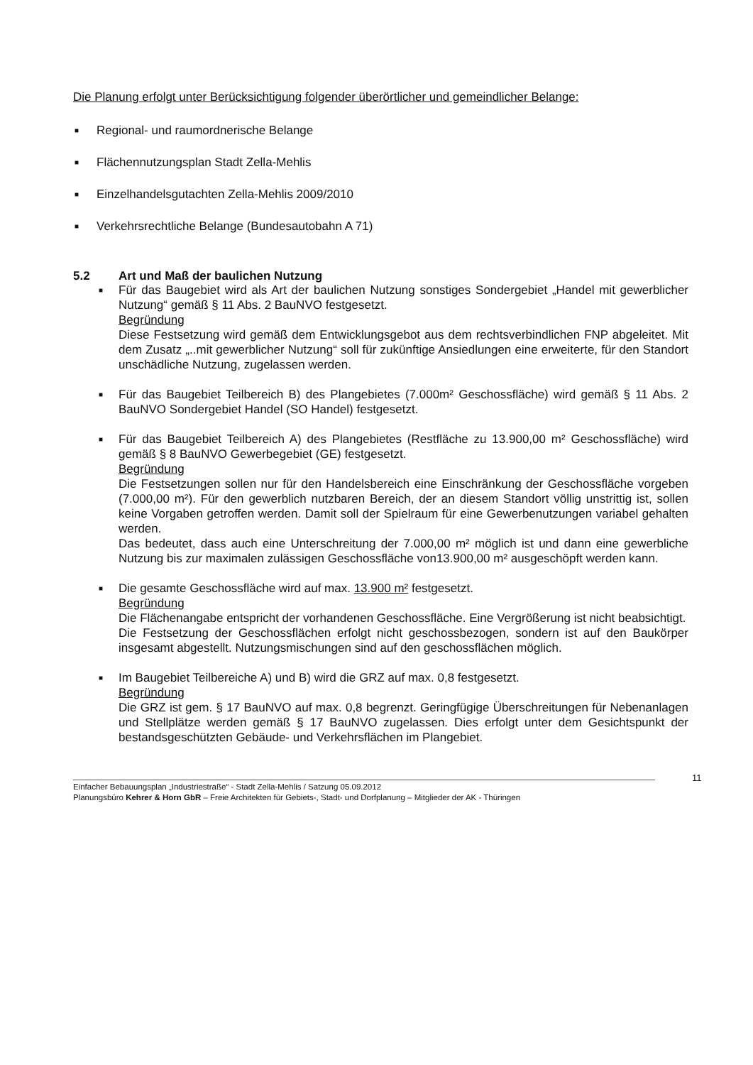Die Planung erfolgt unter Berücksichtigung folgender überörtlicher und gemeindlicher Belange:
■ Regional- und raumordnerische Belange
■ Flächennutzungsplan Stadt Zella-Mehlis
■ Einzelhandelsgutachten Zella-Mehlis 2009/2010
■ Verkehrsrechtliche Belange (Bundesautobahn A 71)
5.2 Art und Maß der baulichen Nutzung
■ Für das Baugebiet wird als Art der baulichen Nutzung sonstiges Sondergebiet „Handel mit gewerblicher Nutzung“ gemäß § 11 Abs. 2 BauNVO festgesetzt.
Begründung
Diese Festsetzung wird gemäß dem Entwicklungsgebot aus dem rechtsverbindlichen FNP abgeleitet. Mit dem Zusatz „..mit gewerblicher Nutzung“ soll für zukünftige Ansiedlungen eine erweiterte, für den Standort unschädliche Nutzung, zugelassen werden.
■ Für das Baugebiet Teilbereich B) des Plangebietes (7.000m² Geschossfläche) wird gemäß § 11 Abs. 2 BauNVO Sondergebiet Handel (SO Handel) festgesetzt.
■ Für das Baugebiet Teilbereich A) des Plangebietes (Restfläche zu 13.900,00 m² Geschossfläche) wird gemäß § 8 BauNVO Gewerbegebiet (GE) festgesetzt.
Begründung
Die Festsetzungen sollen nur für den Handelsbereich eine Einschränkung der Geschossfläche vorgeben (7.000,00 m²). Für den gewerblich nutzbaren Bereich, der an diesem Standort völlig unstrittig ist, sollen keine Vorgaben getroffen werden. Damit soll der Spielraum für eine Gewerbenutzungen variabel gehalten werden.
Das bedeutet, dass auch eine Unterschreitung der 7.000,00 m² möglich ist und dann eine gewerbliche Nutzung bis zur maximalen zulässigen Geschossfläche von13.900,00 m² ausgeschöpft werden kann.
■ Die gesamte Geschossfläche wird auf max. 13.900 m² festgesetzt.
Begründung
Die Flächenangabe entspricht der vorhandenen Geschossfläche. Eine Vergrößerung ist nicht beabsichtigt.
Die Festsetzung der Geschossflächen erfolgt nicht geschossbezogen, sondern ist auf den Baukörper insgesamt abgestellt. Nutzungsmischungen sind auf den geschossflächen möglich.
■ Im Baugebiet Teilbereiche A) und B) wird die GRZ auf max. 0,8 festgesetzt.
Begründung
Die GRZ ist gem. § 17 BauNVO auf max. 0,8 begrenzt. Geringfügige Überschreitungen für Nebenanlagen und Stellplätze werden gemäß § 17 BauNVO zugelassen. Dies erfolgt unter dem Gesichtspunkt der bestandsgeschützten Gebäude- und Verkehrsflächen im Plangebiet.
11
Einfacher Bebauungsplan „Industriestraße“ - Stadt Zella-Mehlis / Satzung 05.09.2012
Planungsbüro Kehrer & Horn GbR – Freie Architekten für Gebiets-, Stadt- und Dorfplanung – Mitglieder der AK - Thüringen